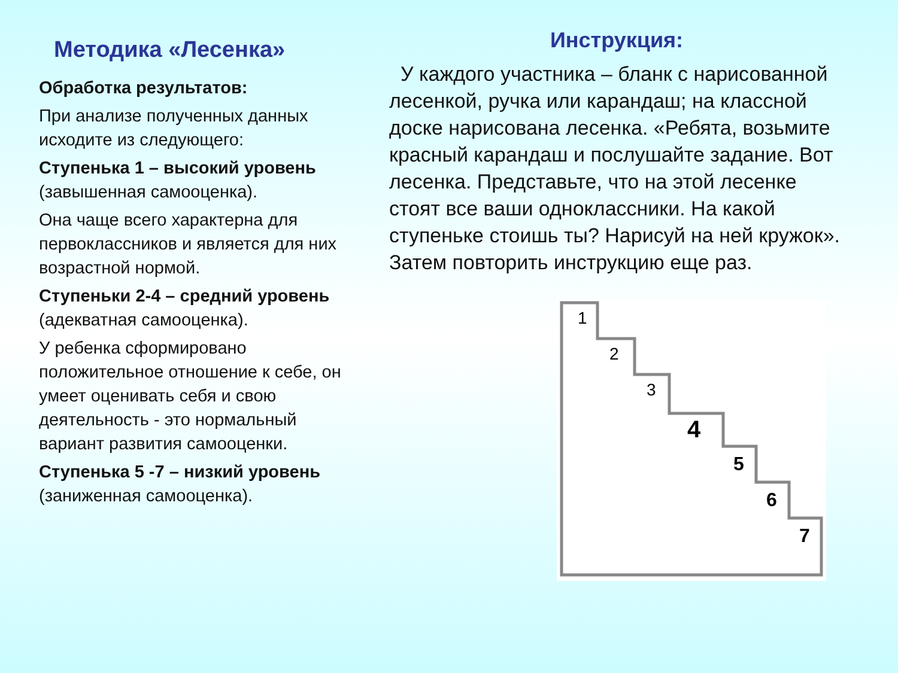Методика «Лесенка»
Обработка результатов:
При анализе полученных данных исходите из следующего:
Ступенька 1 – высокий уровень (завышенная самооценка).
Она чаще всего характерна для первоклассников и является для них возрастной нормой.
Ступеньки 2-4 – средний уровень (адекватная самооценка).
У ребенка сформировано положительное отношение к себе, он умеет оценивать себя и свою деятельность - это нормальный вариант развития самооценки.
Ступенька 5 -7 – низкий уровень (заниженная самооценка).
Инструкция:
У каждого участника – бланк с нарисованной лесенкой, ручка или карандаш; на классной доске нарисована лесенка. «Ребята, возьмите красный карандаш и послушайте задание. Вот лесенка. Представьте, что на этой лесенке стоят все ваши одноклассники. На какой ступеньке стоишь ты? Нарисуй на ней кружок». Затем повторить инструкцию еще раз.
1
2
3
4
5
6
7